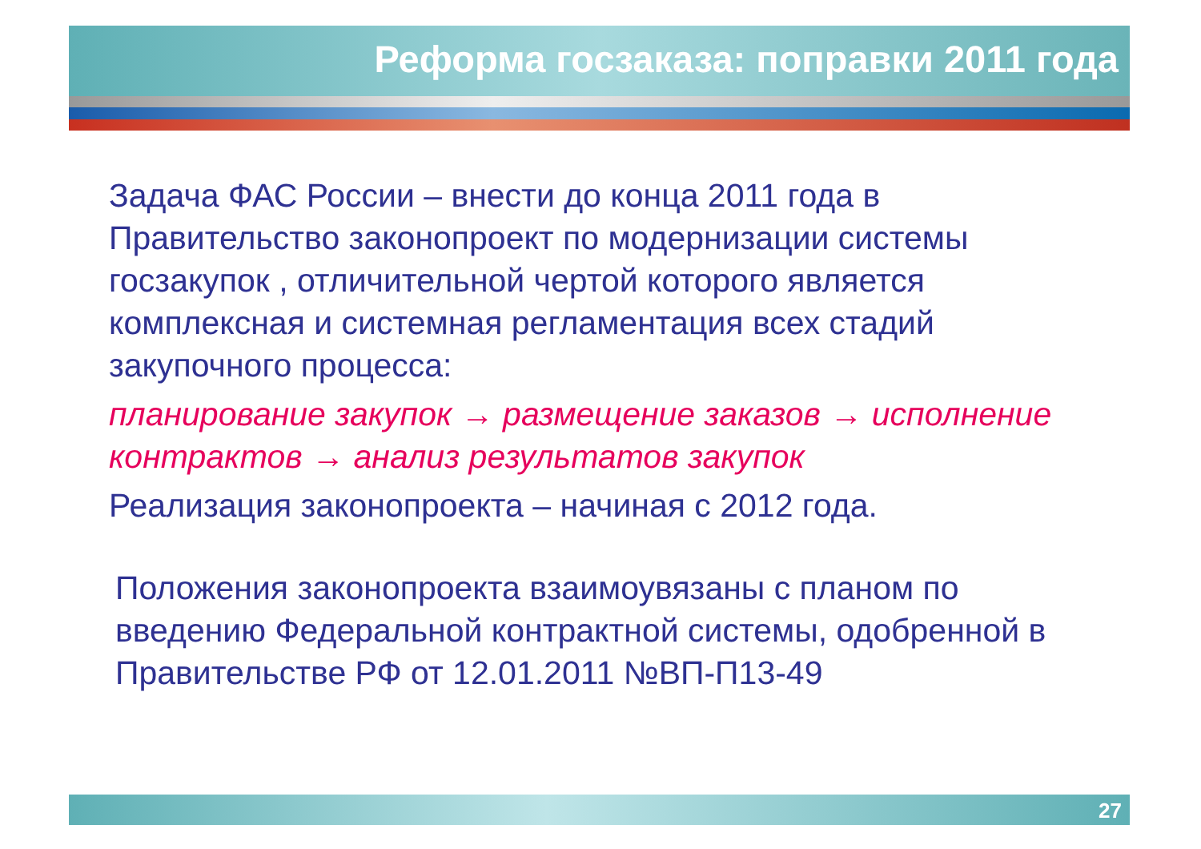Реформа госзаказа: поправки 2011 года
Задача ФАС России – внести до конца 2011 года в Правительство законопроект по модернизации системы госзакупок , отличительной чертой которого является комплексная и системная регламентация всех стадий закупочного процесса:
планирование закупок → размещение заказов → исполнение контрактов → анализ результатов закупок
Реализация законопроекта – начиная с 2012 года.
Положения законопроекта взаимоувязаны с планом по введению Федеральной контрактной системы, одобренной в Правительстве РФ от 12.01.2011 №ВП-П13-49
27